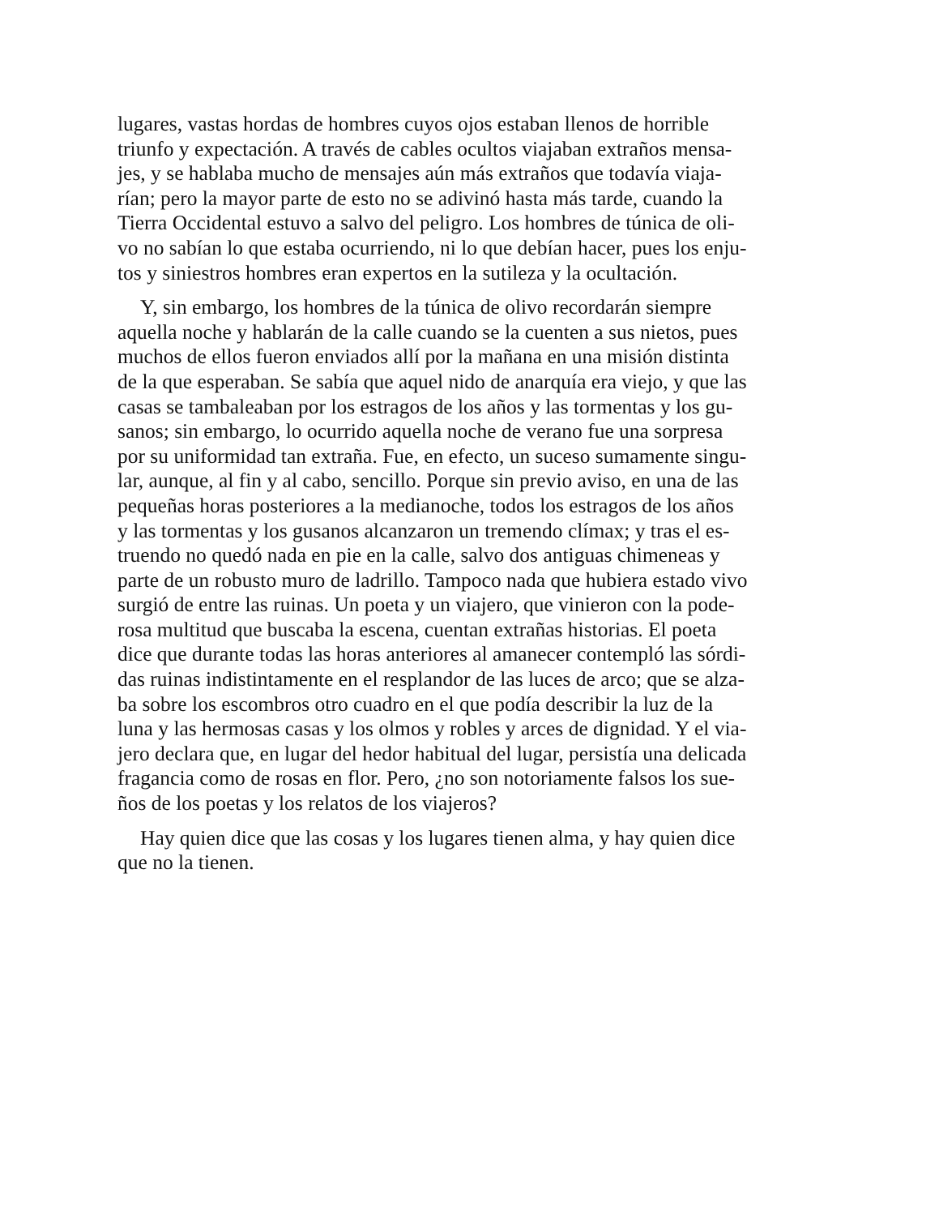lugares, vastas hordas de hombres cuyos ojos estaban llenos de horrible
triunfo y expectación. A través de cables ocultos viajaban extraños mensa-
jes, y se hablaba mucho de mensajes aún más extraños que todavía viaja-
rían; pero la mayor parte de esto no se adivinó hasta más tarde, cuando la
Tierra Occidental estuvo a salvo del peligro. Los hombres de túnica de oli-
vo no sabían lo que estaba ocurriendo, ni lo que debían hacer, pues los enju-
tos y siniestros hombres eran expertos en la sutileza y la ocultación.
Y, sin embargo, los hombres de la túnica de olivo recordarán siempre
aquella noche y hablarán de la calle cuando se la cuenten a sus nietos, pues
muchos de ellos fueron enviados allí por la mañana en una misión distinta
de la que esperaban. Se sabía que aquel nido de anarquía era viejo, y que las
casas se tambaleaban por los estragos de los años y las tormentas y los gu-
sanos; sin embargo, lo ocurrido aquella noche de verano fue una sorpresa
por su uniformidad tan extraña. Fue, en efecto, un suceso sumamente singu-
lar, aunque, al fin y al cabo, sencillo. Porque sin previo aviso, en una de las
pequeñas horas posteriores a la medianoche, todos los estragos de los años
y las tormentas y los gusanos alcanzaron un tremendo clímax; y tras el es-
truendo no quedó nada en pie en la calle, salvo dos antiguas chimeneas y
parte de un robusto muro de ladrillo. Tampoco nada que hubiera estado vivo
surgió de entre las ruinas. Un poeta y un viajero, que vinieron con la pode-
rosa multitud que buscaba la escena, cuentan extrañas historias. El poeta
dice que durante todas las horas anteriores al amanecer contempló las sórdi-
das ruinas indistintamente en el resplandor de las luces de arco; que se alza-
ba sobre los escombros otro cuadro en el que podía describir la luz de la
luna y las hermosas casas y los olmos y robles y arces de dignidad. Y el via-
jero declara que, en lugar del hedor habitual del lugar, persistía una delicada
fragancia como de rosas en flor. Pero, ¿no son notoriamente falsos los sue-
ños de los poetas y los relatos de los viajeros?
Hay quien dice que las cosas y los lugares tienen alma, y hay quien dice
que no la tienen.